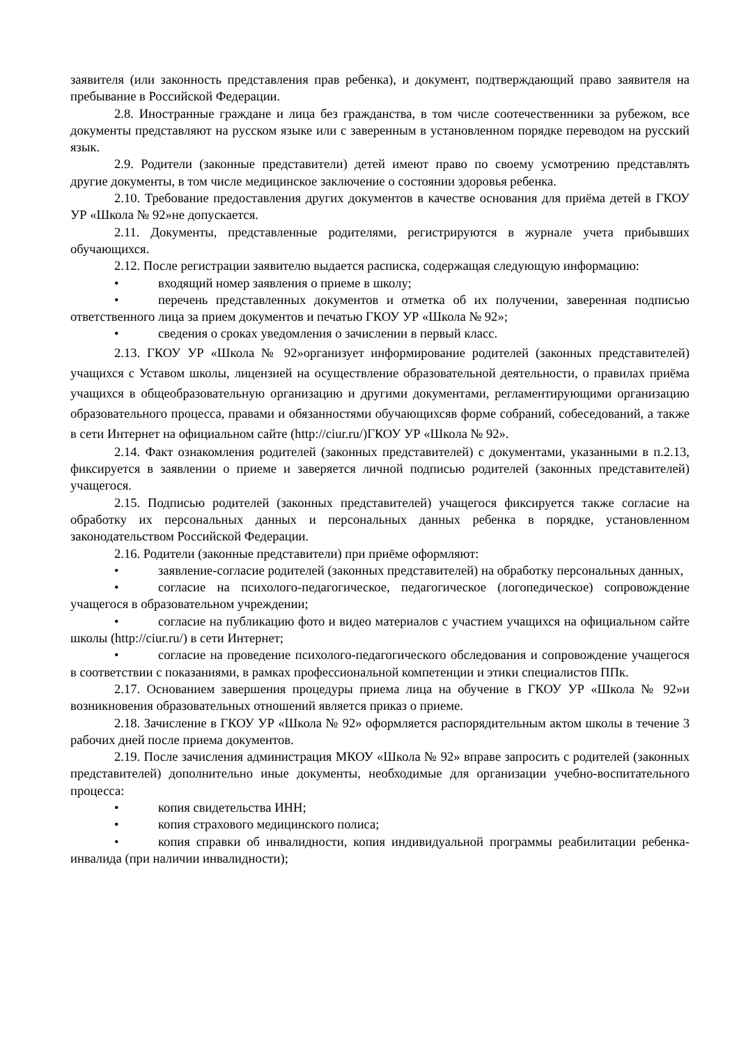заявителя (или законность представления прав ребенка), и документ, подтверждающий право заявителя на пребывание в Российской Федерации.
2.8. Иностранные граждане и лица без гражданства, в том числе соотечественники за рубежом, все документы представляют на русском языке или с заверенным в установленном порядке переводом на русский язык.
2.9. Родители (законные представители) детей имеют право по своему усмотрению представлять другие документы, в том числе медицинское заключение о состоянии здоровья ребенка.
2.10. Требование предоставления других документов в качестве основания для приёма детей в ГКОУ УР «Школа № 92»не допускается.
2.11. Документы, представленные родителями, регистрируются в журнале учета прибывших обучающихся.
2.12. После регистрации заявителю выдается расписка, содержащая следующую информацию:
• входящий номер заявления о приеме в школу;
• перечень представленных документов и отметка об их получении, заверенная подписью ответственного лица за прием документов и печатью ГКОУ УР «Школа № 92»;
• сведения о сроках уведомления о зачислении в первый класс.
2.13. ГКОУ УР «Школа № 92»организует информирование родителей (законных представителей) учащихся с Уставом школы, лицензией на осуществление образовательной деятельности, о правилах приёма учащихся в общеобразовательную организацию и другими документами, регламентирующими организацию образовательного процесса, правами и обязанностями обучающихсяв форме собраний, собеседований, а также в сети Интернет на официальном сайте (http://ciur.ru/)ГКОУ УР «Школа № 92».
2.14. Факт ознакомления родителей (законных представителей) с документами, указанными в п.2.13, фиксируется в заявлении о приеме и заверяется личной подписью родителей (законных представителей) учащегося.
2.15. Подписью родителей (законных представителей) учащегося фиксируется также согласие на обработку их персональных данных и персональных данных ребенка в порядке, установленном законодательством Российской Федерации.
2.16. Родители (законные представители) при приёме оформляют:
• заявление-согласие родителей (законных представителей) на обработку персональных данных,
• согласие на психолого-педагогическое, педагогическое (логопедическое) сопровождение учащегося в образовательном учреждении;
• согласие на публикацию фото и видео материалов с участием учащихся на официальном сайте школы (http://ciur.ru/) в сети Интернет;
• согласие на проведение психолого-педагогического обследования и сопровождение учащегося в соответствии с показаниями, в рамках профессиональной компетенции и этики специалистов ППк.
2.17. Основанием завершения процедуры приема лица на обучение в ГКОУ УР «Школа № 92»и возникновения образовательных отношений является приказ о приеме.
2.18. Зачисление в ГКОУ УР «Школа № 92» оформляется распорядительным актом школы в течение 3 рабочих дней после приема документов.
2.19. После зачисления администрация МКОУ «Школа № 92» вправе запросить с родителей (законных представителей) дополнительно иные документы, необходимые для организации учебно-воспитательного процесса:
• копия свидетельства ИНН;
• копия страхового медицинского полиса;
• копия справки об инвалидности, копия индивидуальной программы реабилитации ребенка-инвалида (при наличии инвалидности);